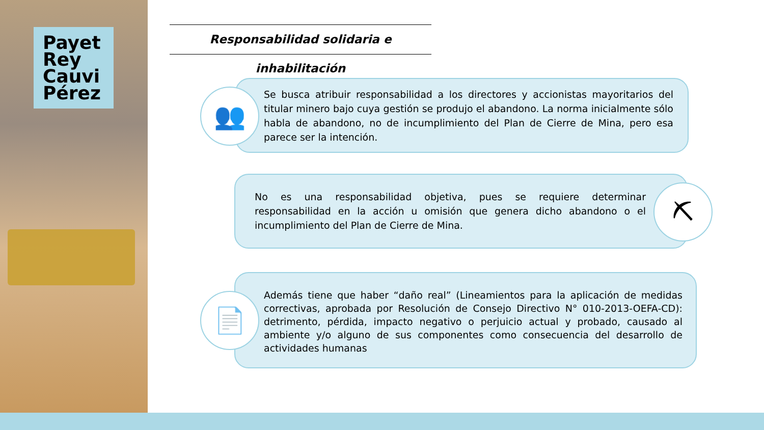Payet
Rey
Cauvi
Pérez
Responsabilidad solidaria e inhabilitación
Se busca atribuir responsabilidad a los directores y accionistas mayoritarios del titular minero bajo cuya gestión se produjo el abandono. La norma inicialmente sólo habla de abandono, no de incumplimiento del Plan de Cierre de Mina, pero esa parece ser la intención.
👥
No es una responsabilidad objetiva, pues se requiere determinar responsabilidad en la acción u omisión que genera dicho abandono o el incumplimiento del Plan de Cierre de Mina.
⛏
Además tiene que haber “daño real” (Lineamientos para la aplicación de medidas correctivas, aprobada por Resolución de Consejo Directivo N° 010-2013-OEFA-CD): detrimento, pérdida, impacto negativo o perjuicio actual y probado, causado al ambiente y/o alguno de sus componentes como consecuencia del desarrollo de actividades humanas
📄